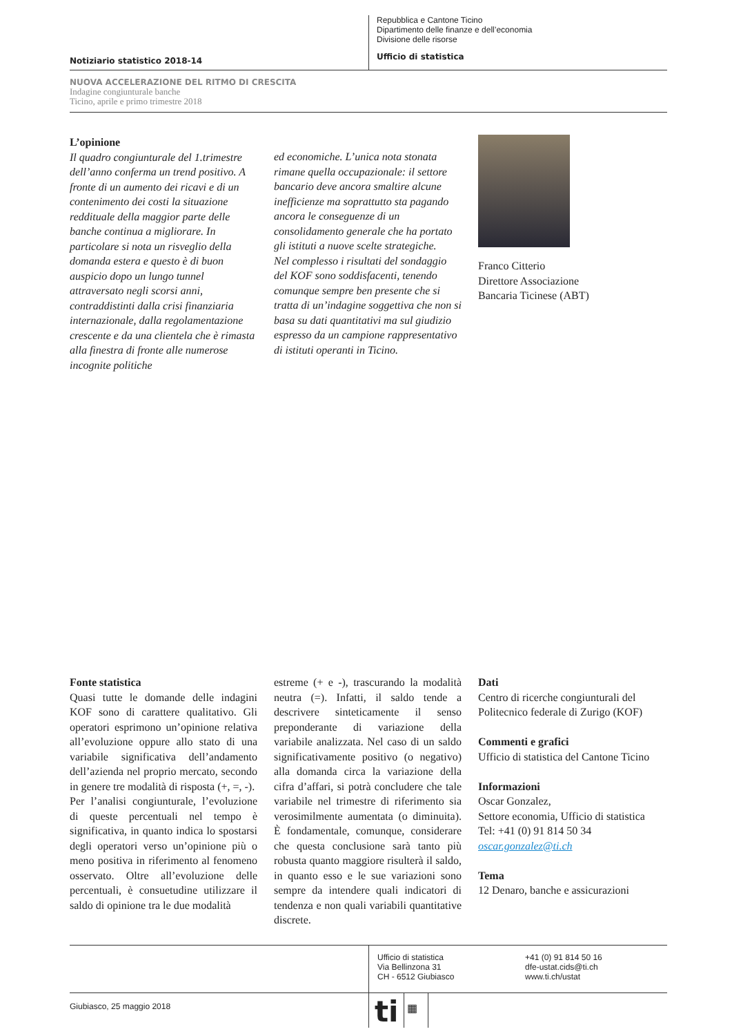Notiziario statistico 2018-14
Repubblica e Cantone Ticino
Dipartimento delle finanze e dell’economia
Divisione delle risorse
Ufficio di statistica
NUOVA ACCELERAZIONE DEL RITMO DI CRESCITA
Indagine congiunturale banche
Ticino, aprile e primo trimestre 2018
L’opinione
Il quadro congiunturale del 1.trimestre dell’anno conferma un trend positivo. A fronte di un aumento dei ricavi e di un contenimento dei costi la situazione reddituale della maggior parte delle banche continua a migliorare. In particolare si nota un risveglio della domanda estera e questo è di buon auspicio dopo un lungo tunnel attraversato negli scorsi anni, contraddistinti dalla crisi finanziaria internazionale, dalla regolamentazione crescente e da una clientela che è rimasta alla finestra di fronte alle numerose incognite politiche
ed economiche. L’unica nota stonata rimane quella occupazionale: il settore bancario deve ancora smaltire alcune inefficienze ma soprattutto sta pagando ancora le conseguenze di un consolidamento generale che ha portato gli istituti a nuove scelte strategiche.
Nel complesso i risultati del sondaggio del KOF sono soddisfacenti, tenendo comunque sempre ben presente che si tratta di un’indagine soggettiva che non si basa su dati quantitativi ma sul giudizio espresso da un campione rappresentativo di istituti operanti in Ticino.
Franco Citterio
Direttore Associazione
Bancaria Ticinese (ABT)
Fonte statistica
Quasi tutte le domande delle indagini KOF sono di carattere qualitativo. Gli operatori esprimono un’opinione relativa all’evoluzione oppure allo stato di una variabile significativa dell’andamento dell’azienda nel proprio mercato, secondo in genere tre modalità di risposta (+, =, -).
Per l’analisi congiunturale, l’evoluzione di queste percentuali nel tempo è significativa, in quanto indica lo spostarsi degli operatori verso un’opinione più o meno positiva in riferimento al fenomeno osservato. Oltre all’evoluzione delle percentuali, è consuetudine utilizzare il saldo di opinione tra le due modalità
estreme (+ e -), trascurando la modalità neutra (=). Infatti, il saldo tende a descrivere sinteticamente il senso preponderante di variazione della variabile analizzata. Nel caso di un saldo significativamente positivo (o negativo) alla domanda circa la variazione della cifra d’affari, si potrà concludere che tale variabile nel trimestre di riferimento sia verosimilmente aumentata (o diminuita). È fondamentale, comunque, considerare che questa conclusione sarà tanto più robusta quanto maggiore risulterà il saldo, in quanto esso e le sue variazioni sono sempre da intendere quali indicatori di tendenza e non quali variabili quantitative discrete.
Dati
Centro di ricerche congiunturali del Politecnico federale di Zurigo (KOF)
Commenti e grafici
Ufficio di statistica del Cantone Ticino
Informazioni
Oscar Gonzalez,
Settore economia, Ufficio di statistica
Tel: +41 (0) 91 814 50 34
oscar.gonzalez@ti.ch
Tema
12 Denaro, banche e assicurazioni
Ufficio di statistica
Via Bellinzona 31
CH - 6512 Giubiasco
+41 (0) 91 814 50 16
dfe-ustat.cids@ti.ch
www.ti.ch/ustat
Giubiasco, 25 maggio 2018
ti
▦